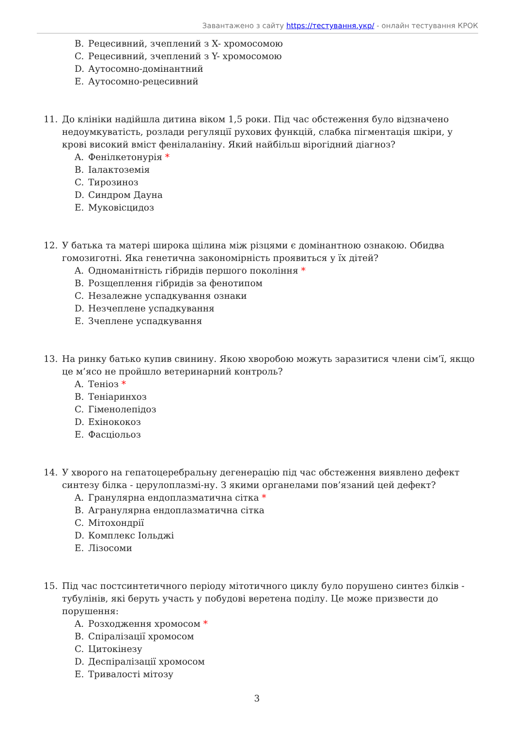Завантажено з сайту https://тестування.укр/ - онлайн тестування КРОК
B. Рецесивний, зчеплений з X- хромосомою
C. Рецесивний, зчеплений з Y- хромосомою
D. Аутосомно-домінантний
E. Аутосомно-рецесивний
11. До клініки надійшла дитина віком 1,5 роки. Під час обстеження було відзначено недоумкуватість, розлади регуляції рухових функцій, слабка пігментація шкіри, у крові високий вміст фенілаланіну. Який найбільш вірогідний діагноз?
A. Фенілкетонурія *
B. Іалактоземія
C. Тирозиноз
D. Синдром Дауна
E. Муковісцидоз
12. У батька та матері широка щілина між різцями є домінантною ознакою. Обидва гомозиготні. Яка генетична закономірність проявиться у їх дітей?
A. Одноманітність гібридів першого покоління *
B. Розщеплення гібридів за фенотипом
C. Незалежне успадкування ознаки
D. Незчеплене успадкування
E. Зчеплене успадкування
13. На ринку батько купив свинину. Якою хворобою можуть заразитися члени сім’ї, якщо це м’ясо не пройшло ветеринарний контроль?
A. Теніоз *
B. Теніаринхоз
C. Гіменолепідоз
D. Ехінококоз
E. Фасціольоз
14. У хворого на гепатоцеребральну дегенерацію під час обстеження виявлено дефект синтезу білка - церулоплазмі-ну. З якими органелами пов’язаний цей дефект?
A. Гранулярна ендоплазматична сітка *
B. Агранулярна ендоплазматична сітка
C. Мітохондрії
D. Комплекс Іольджі
E. Лізосоми
15. Під час постсинтетичного періоду мітотичного циклу було порушено синтез білків - тубулінів, які беруть участь у побудові веретена поділу. Це може призвести до порушення:
A. Розходження хромосом *
B. Спіралізації хромосом
C. Цитокінезу
D. Деспіралізації хромосом
E. Тривалості мітозу
3